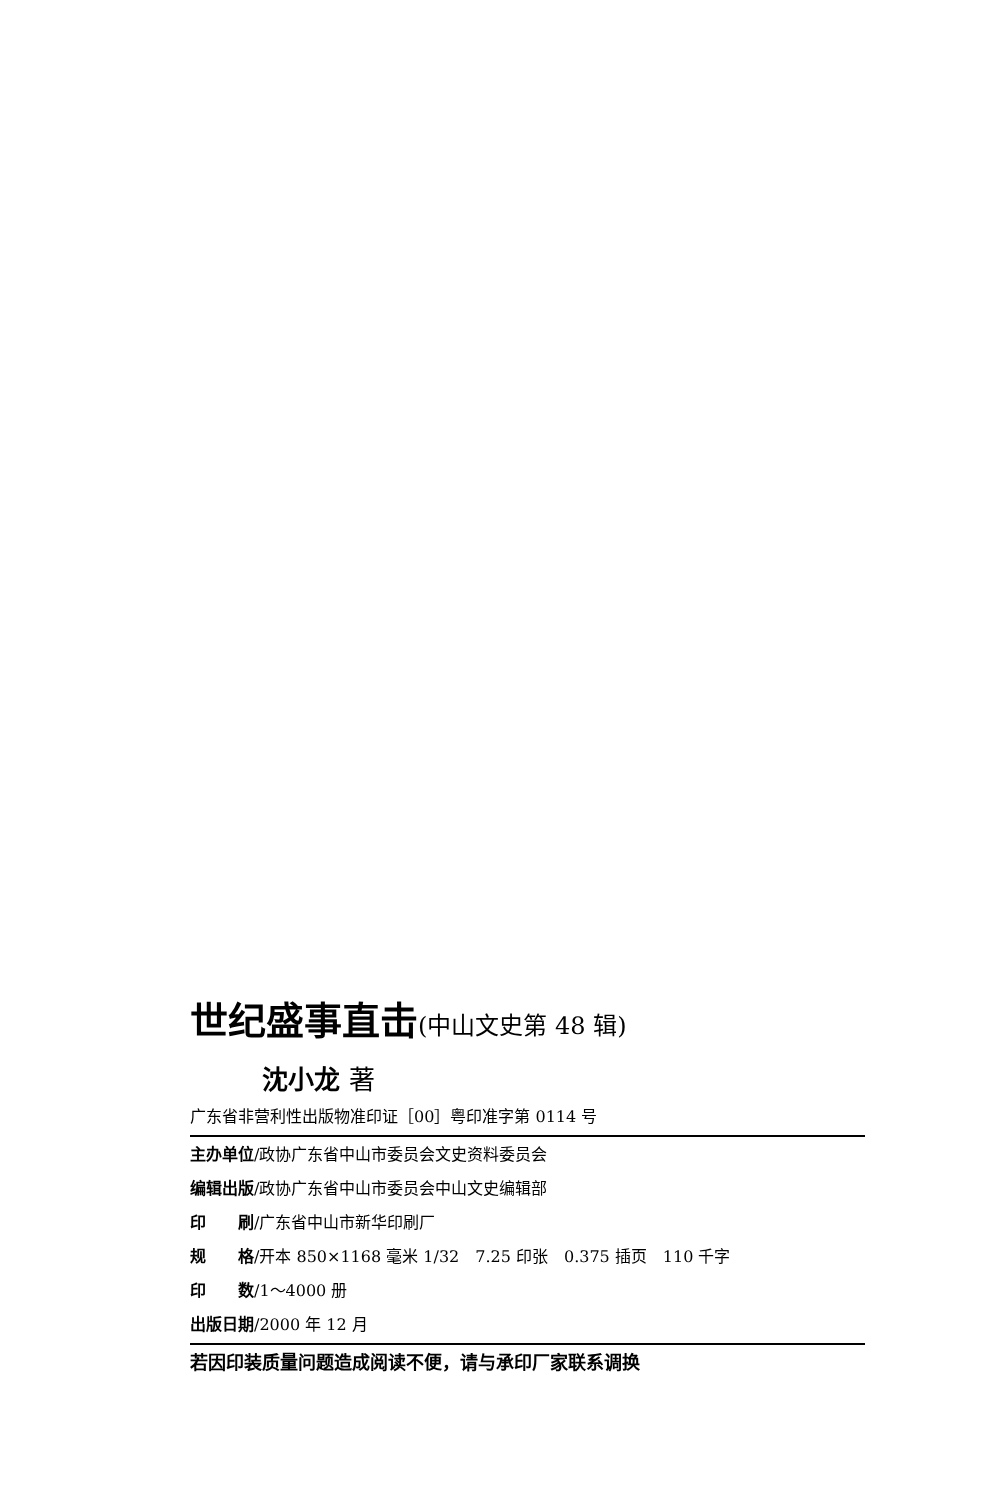世纪盛事直击(中山文史第 48 辑)
沈小龙 著
广东省非营利性出版物准印证［00］粤印准字第 0114 号
主办单位/政协广东省中山市委员会文史资料委员会
编辑出版/政协广东省中山市委员会中山文史编辑部
印　　刷/广东省中山市新华印刷厂
规　　格/开本 850×1168 毫米 1/32　7.25 印张　0.375 插页　110 千字
印　　数/1～4000 册
出版日期/2000 年 12 月
若因印装质量问题造成阅读不便，请与承印厂家联系调换